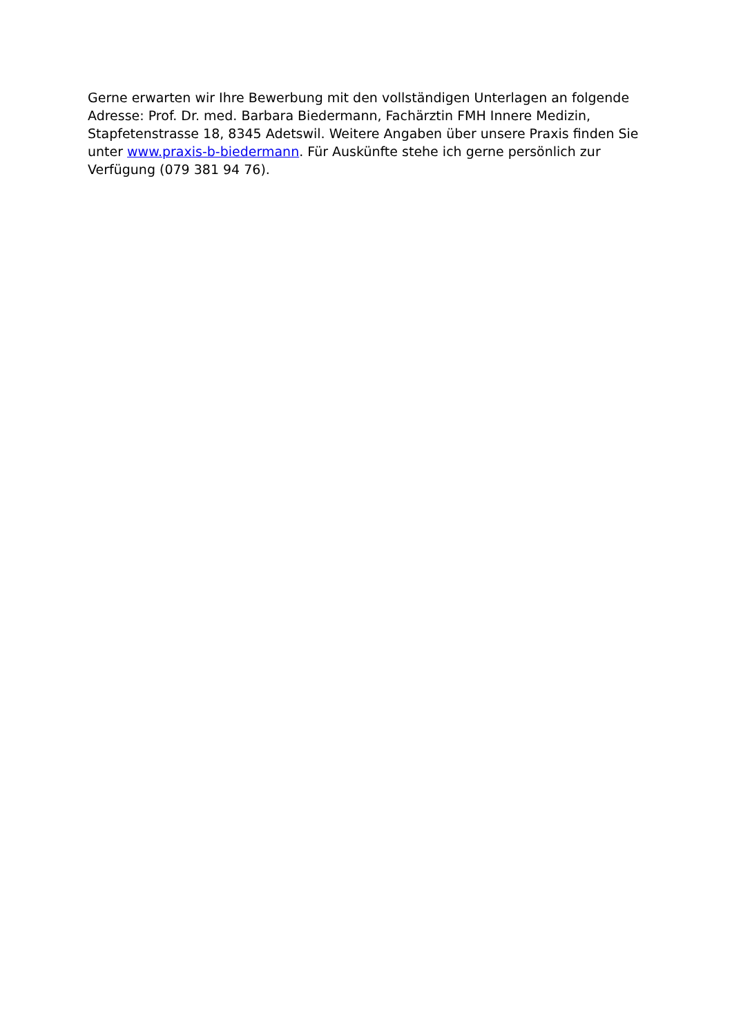Gerne erwarten wir Ihre Bewerbung mit den vollständigen Unterlagen an folgende Adresse: Prof. Dr. med. Barbara Biedermann, Fachärztin FMH Innere Medizin, Stapfetenstrasse 18, 8345 Adetswil. Weitere Angaben über unsere Praxis finden Sie unter www.praxis-b-biedermann. Für Auskünfte stehe ich gerne persönlich zur Verfügung (079 381 94 76).